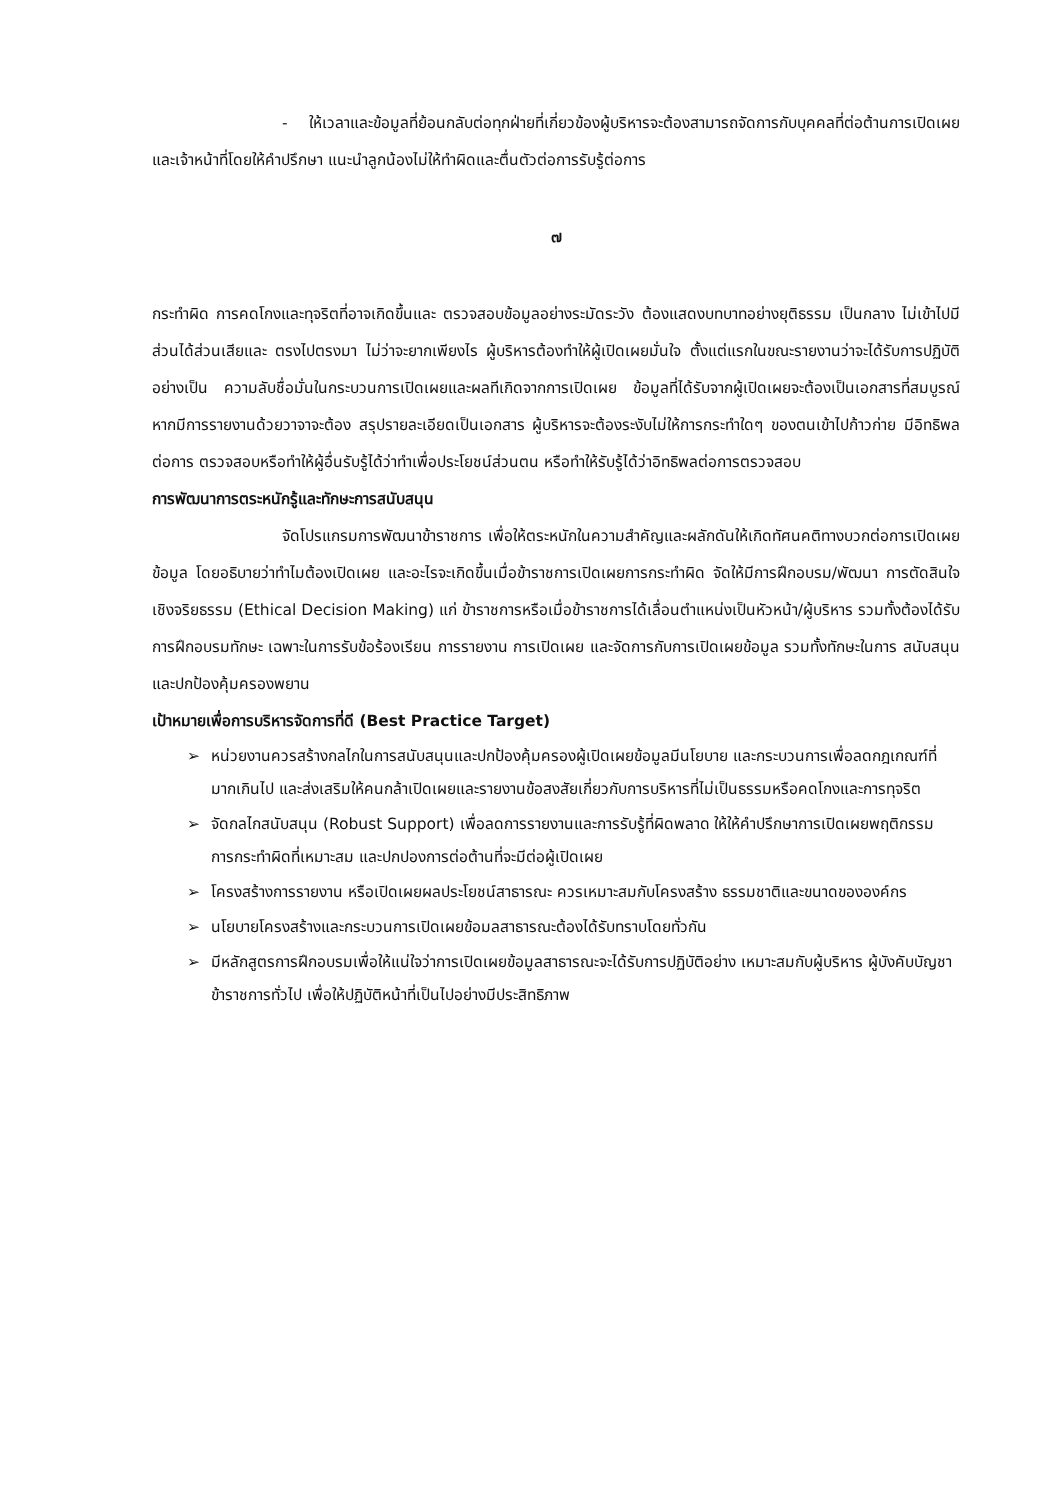- ให้เวลาและข้อมูลที่ย้อนกลับต่อทุกฝ่ายที่เกี่ยวข้องผู้บริหารจะต้องสามารถจัดการกับบุคคลที่ต่อต้านการเปิดเผย และเจ้าหน้าที่โดยให้คำปรึกษา แนะนำลูกน้องไม่ให้ทำผิดและตื่นตัวต่อการรับรู้ต่อการ
๗
กระทำผิด การคดโกงและทุจริตที่อาจเกิดขึ้นและ ตรวจสอบข้อมูลอย่างระมัดระวัง ต้องแสดงบทบาทอย่างยุติธรรม เป็นกลาง ไม่เข้าไปมีส่วนได้ส่วนเสียและ ตรงไปตรงมา ไม่ว่าจะยากเพียงไร ผู้บริหารต้องทำให้ผู้เปิดเผยมั่นใจ ตั้งแต่แรกในขณะรายงานว่าจะได้รับการปฏิบัติอย่างเป็น ความลับชื่อมั่นในกระบวนการเปิดเผยและผลทีเกิดจากการเปิดเผย ข้อมูลที่ได้รับจากผู้เปิดเผยจะต้องเป็นเอกสารที่สมบูรณ์ หากมีการรายงานด้วยวาจาจะต้อง สรุปรายละเอียดเป็นเอกสาร ผู้บริหารจะต้องระงับไม่ให้การกระทำใดๆ ของตนเข้าไปก้าวก่าย มีอิทธิพลต่อการ ตรวจสอบหรือทำให้ผู้อื่นรับรู้ได้ว่าทำเพื่อประโยชน์ส่วนตน หรือทำให้รับรู้ได้ว่าอิทธิพลต่อการตรวจสอบ
การพัฒนาการตระหนักรู้และทักษะการสนับสนุน
จัดโปรแกรมการพัฒนาข้าราชการ เพื่อให้ตระหนักในความสำคัญและผลักดันให้เกิดทัศนคติทางบวกต่อการเปิดเผยข้อมูล โดยอธิบายว่าทำไมต้องเปิดเผย และอะไรจะเกิดขึ้นเมื่อข้าราชการเปิดเผยการกระทำผิด จัดให้มีการฝึกอบรม/พัฒนา การตัดสินใจเชิงจริยธรรม (Ethical Decision Making) แก่ ข้าราชการหรือเมื่อข้าราชการได้เลื่อนตำแหน่งเป็นหัวหน้า/ผู้บริหาร รวมทั้งต้องได้รับการฝึกอบรมทักษะ เฉพาะในการรับข้อร้องเรียน การรายงาน การเปิดเผย และจัดการกับการเปิดเผยข้อมูล รวมทั้งทักษะในการ สนับสนุนและปกป้องคุ้มครองพยาน
เป้าหมายเพื่อการบริหารจัดการที่ดี (Best Practice Target)
➢ หน่วยงานควรสร้างกลไกในการสนับสนุนและปกป้องคุ้มครองผู้เปิดเผยข้อมูลมีนโยบาย และกระบวนการเพื่อลดกฎเกณฑ์ที่มากเกินไป และส่งเสริมให้คนกล้าเปิดเผยและรายงานข้อสงสัยเกี่ยวกับการบริหารที่ไม่เป็นธรรมหรือคดโกงและการทุจริต
➢ จัดกลไกสนับสนุน (Robust Support) เพื่อลดการรายงานและการรับรู้ที่ผิดพลาด ให้ให้คำปรึกษาการเปิดเผยพฤติกรรมการกระทำผิดที่เหมาะสม และปกปองการต่อต้านที่จะมีต่อผู้เปิดเผย
➢ โครงสร้างการรายงาน หรือเปิดเผยผลประโยชน์สาธารณะ ควรเหมาะสมกับโครงสร้าง ธรรมชาติและขนาดขององค์กร
➢ นโยบายโครงสร้างและกระบวนการเปิดเผยข้อมลสาธารณะต้องได้รับทราบโดยทั่วกัน
➢ มีหลักสูตรการฝึกอบรมเพื่อให้แน่ใจว่าการเปิดเผยข้อมูลสาธารณะจะได้รับการปฏิบัติอย่าง เหมาะสมกับผู้บริหาร ผู้บังคับบัญชา ข้าราชการทั่วไป เพื่อให้ปฏิบัติหน้าที่เป็นไปอย่างมีประสิทธิภาพ